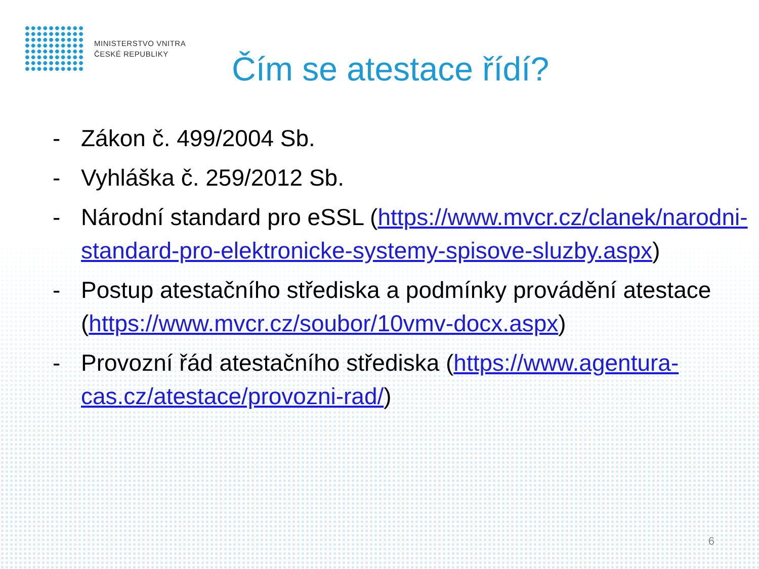MINISTERSTVO VNITRA
ČESKÉ REPUBLIKY
Čím se atestace řídí?
- Zákon č. 499/2004 Sb.
- Vyhláška č. 259/2012 Sb.
- Národní standard pro eSSL (https://www.mvcr.cz/clanek/narodni-standard-pro-elektronicke-systemy-spisove-sluzby.aspx)
- Postup atestačního střediska a podmínky provádění atestace (https://www.mvcr.cz/soubor/10vmv-docx.aspx)
- Provozní řád atestačního střediska (https://www.agentura-cas.cz/atestace/provozni-rad/)
6